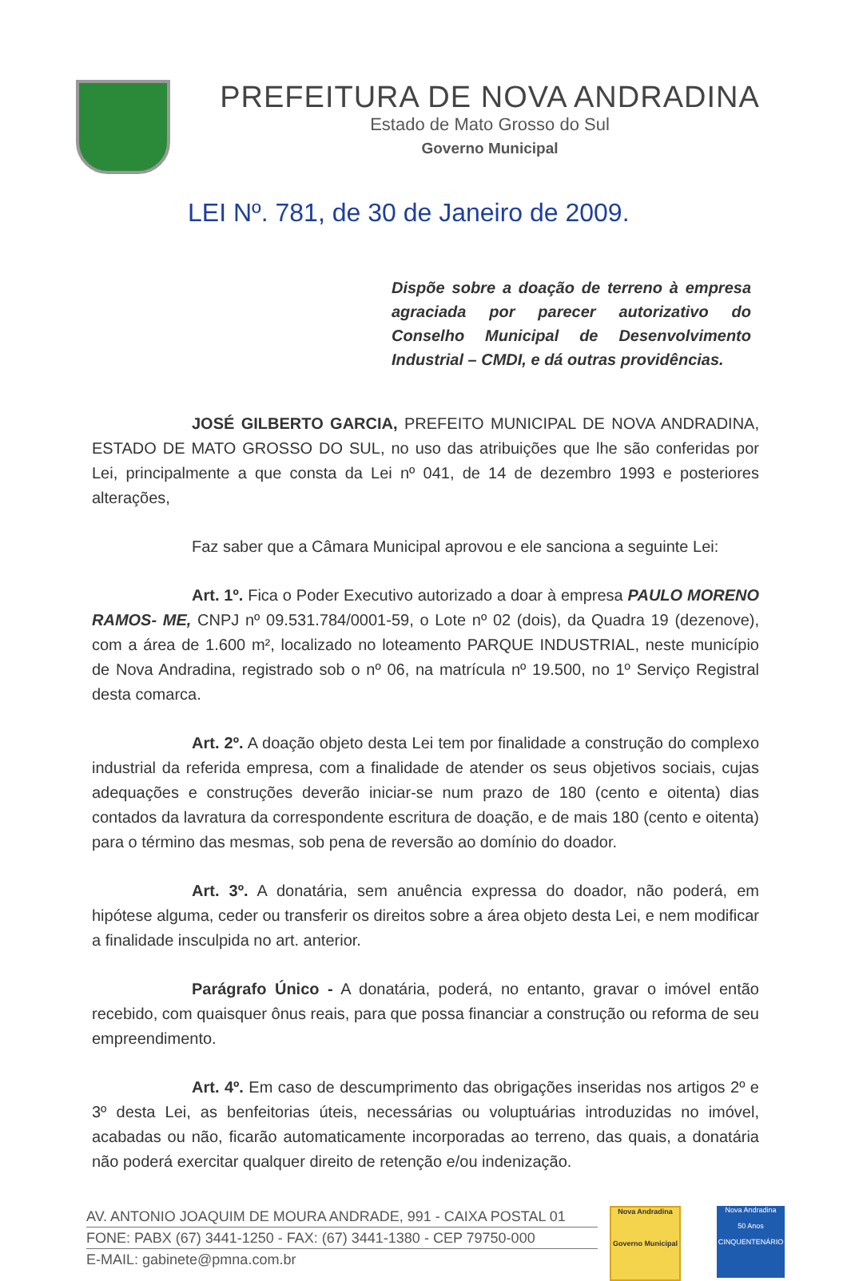PREFEITURA DE NOVA ANDRADINA
Estado de Mato Grosso do Sul
Governo Municipal
LEI Nº. 781, de 30 de Janeiro de 2009.
Dispõe sobre a doação de terreno à empresa agraciada por parecer autorizativo do Conselho Municipal de Desenvolvimento Industrial – CMDI, e dá outras providências.
JOSÉ GILBERTO GARCIA, PREFEITO MUNICIPAL DE NOVA ANDRADINA, ESTADO DE MATO GROSSO DO SUL, no uso das atribuições que lhe são conferidas por Lei, principalmente a que consta da Lei nº 041, de 14 de dezembro 1993 e posteriores alterações,
Faz saber que a Câmara Municipal aprovou e ele sanciona a seguinte Lei:
Art. 1º. Fica o Poder Executivo autorizado a doar à empresa PAULO MORENO RAMOS- ME, CNPJ nº 09.531.784/0001-59, o Lote nº 02 (dois), da Quadra 19 (dezenove), com a área de 1.600 m², localizado no loteamento PARQUE INDUSTRIAL, neste município de Nova Andradina, registrado sob o nº 06, na matrícula nº 19.500, no 1º Serviço Registral desta comarca.
Art. 2º. A doação objeto desta Lei tem por finalidade a construção do complexo industrial da referida empresa, com a finalidade de atender os seus objetivos sociais, cujas adequações e construções deverão iniciar-se num prazo de 180 (cento e oitenta) dias contados da lavratura da correspondente escritura de doação, e de mais 180 (cento e oitenta) para o término das mesmas, sob pena de reversão ao domínio do doador.
Art. 3º. A donatária, sem anuência expressa do doador, não poderá, em hipótese alguma, ceder ou transferir os direitos sobre a área objeto desta Lei, e nem modificar a finalidade insculpida no art. anterior.
Parágrafo Único - A donatária, poderá, no entanto, gravar o imóvel então recebido, com quaisquer ônus reais, para que possa financiar a construção ou reforma de seu empreendimento.
Art. 4º. Em caso de descumprimento das obrigações inseridas nos artigos 2º e 3º desta Lei, as benfeitorias úteis, necessárias ou voluptuárias introduzidas no imóvel, acabadas ou não, ficarão automaticamente incorporadas ao terreno, das quais, a donatária não poderá exercitar qualquer direito de retenção e/ou indenização.
AV. ANTONIO JOAQUIM DE MOURA ANDRADE, 991 - CAIXA POSTAL 01
FONE: PABX (67) 3441-1250 - FAX: (67) 3441-1380 - CEP 79750-000
E-MAIL: gabinete@pmna.com.br
Nova Andradina
Governo Municipal
Nova Andradina
50 Anos
CINQUENTENÁRIO